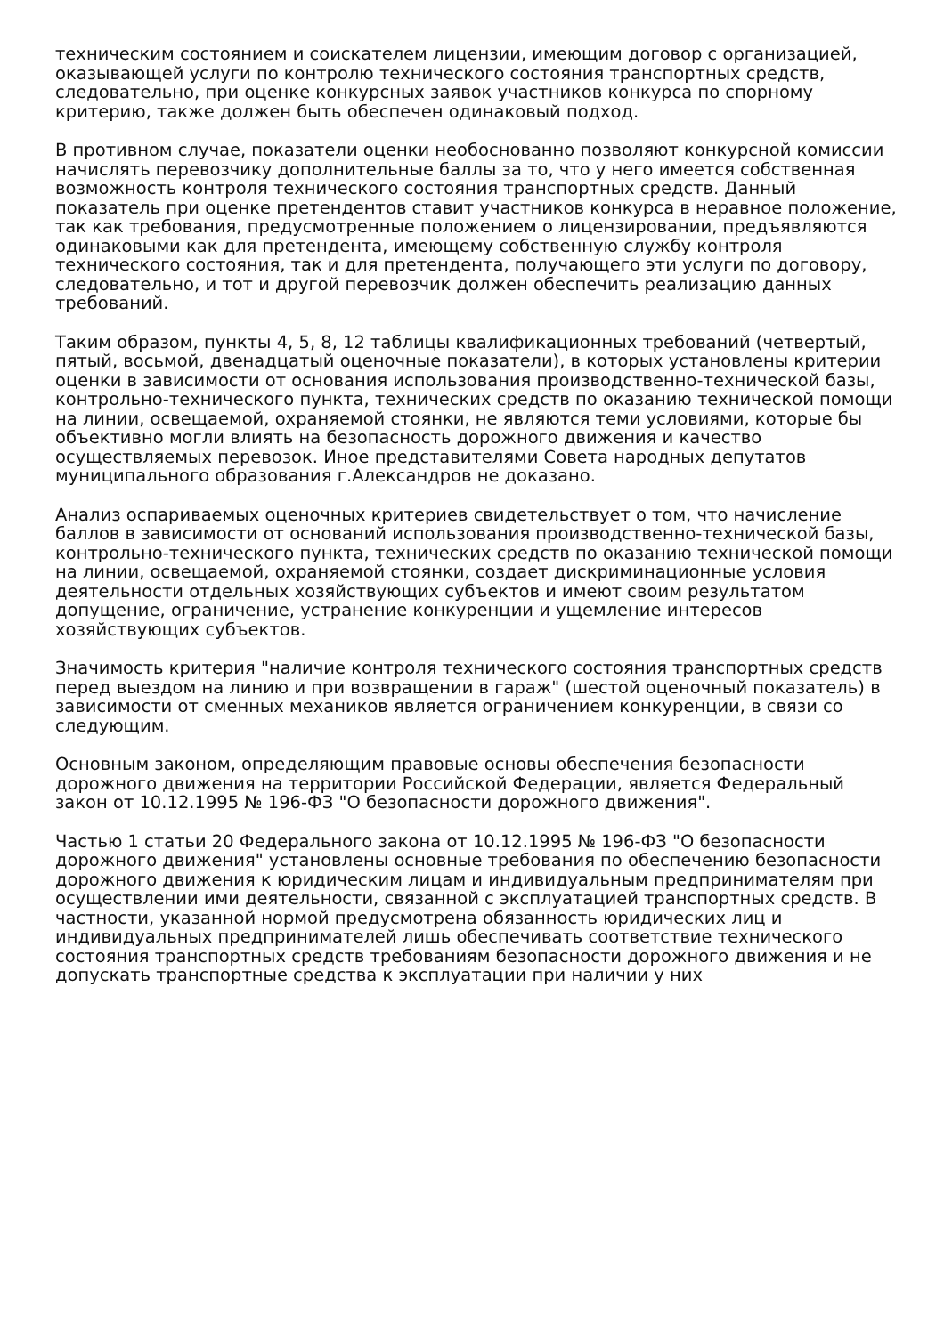техническим состоянием и соискателем лицензии, имеющим договор с организацией, оказывающей услуги по контролю технического состояния транспортных средств, следовательно, при оценке конкурсных заявок участников конкурса по спорному критерию, также должен быть обеспечен одинаковый подход.
В противном случае, показатели оценки необоснованно позволяют конкурсной комиссии начислять перевозчику дополнительные баллы за то, что у него имеется собственная возможность контроля технического состояния транспортных средств. Данный показатель при оценке претендентов ставит участников конкурса в неравное положение, так как требования, предусмотренные положением о лицензировании, предъявляются одинаковыми как для претендента, имеющему собственную службу контроля технического состояния, так и для претендента, получающего эти услуги по договору, следовательно, и тот и другой перевозчик должен обеспечить реализацию данных требований.
Таким образом, пункты 4, 5, 8, 12 таблицы квалификационных требований (четвертый, пятый, восьмой, двенадцатый оценочные показатели), в которых установлены критерии оценки в зависимости от основания использования производственно-технической базы, контрольно-технического пункта, технических средств по оказанию технической помощи на линии, освещаемой, охраняемой стоянки, не являются теми условиями, которые бы объективно могли влиять на безопасность дорожного движения и качество осуществляемых перевозок. Иное представителями Совета народных депутатов муниципального образования г.Александров не доказано.
Анализ оспариваемых оценочных критериев свидетельствует о том, что начисление баллов в зависимости от оснований использования производственно-технической базы, контрольно-технического пункта, технических средств по оказанию технической помощи на линии, освещаемой, охраняемой стоянки, создает дискриминационные условия деятельности отдельных хозяйствующих субъектов и имеют своим результатом допущение, ограничение, устранение конкуренции и ущемление интересов хозяйствующих субъектов.
Значимость критерия "наличие контроля технического состояния транспортных средств перед выездом на линию и при возвращении в гараж" (шестой оценочный показатель) в зависимости от сменных механиков является ограничением конкуренции, в связи со следующим.
Основным законом, определяющим правовые основы обеспечения безопасности дорожного движения на территории Российской Федерации, является Федеральный закон от 10.12.1995 № 196-ФЗ "О безопасности дорожного движения".
Частью 1 статьи 20 Федерального закона от 10.12.1995 № 196-ФЗ "О безопасности дорожного движения" установлены основные требования по обеспечению безопасности дорожного движения к юридическим лицам и индивидуальным предпринимателям при осуществлении ими деятельности, связанной с эксплуатацией транспортных средств. В частности, указанной нормой предусмотрена обязанность юридических лиц и индивидуальных предпринимателей лишь обеспечивать соответствие технического состояния транспортных средств требованиям безопасности дорожного движения и не допускать транспортные средства к эксплуатации при наличии у них